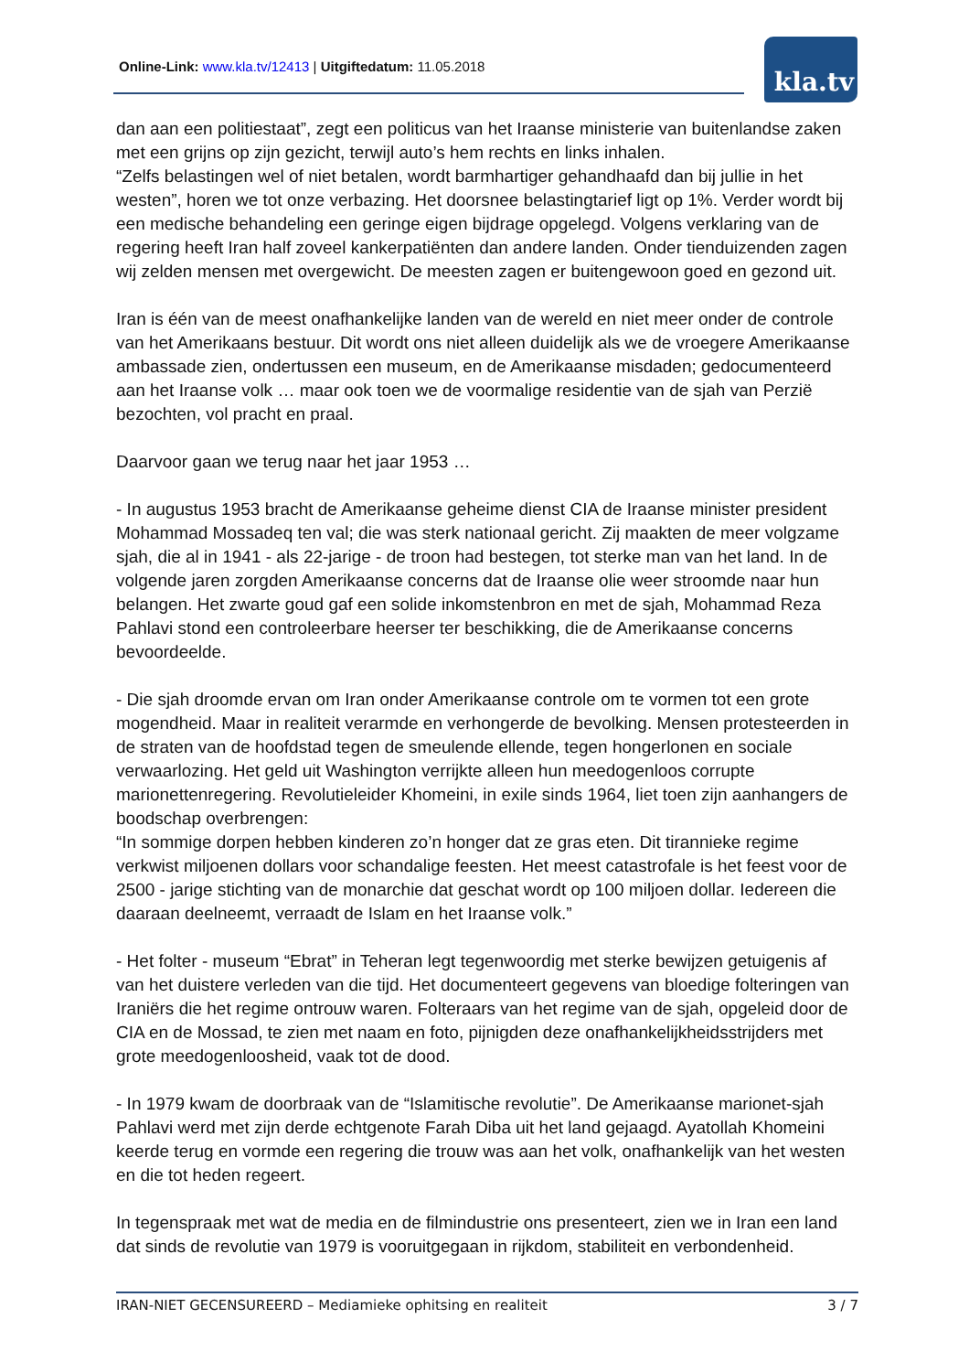Online-Link: www.kla.tv/12413 | Uitgiftedatum: 11.05.2018
kla.tv
dan aan een politiestaat”, zegt een politicus van het Iraanse ministerie van buitenlandse zaken met een grijns op zijn gezicht, terwijl auto’s hem rechts en links inhalen.
“Zelfs belastingen wel of niet betalen, wordt barmhartiger gehandhaafd dan bij jullie in het westen”, horen we tot onze verbazing. Het doorsnee belastingtarief ligt op 1%. Verder wordt bij een medische behandeling een geringe eigen bijdrage opgelegd. Volgens verklaring van de regering heeft Iran half zoveel kankerpatiënten dan andere landen. Onder tienduizenden zagen wij zelden mensen met overgewicht. De meesten zagen er buitengewoon goed en gezond uit.
Iran is één van de meest onafhankelijke landen van de wereld en niet meer onder de controle van het Amerikaans bestuur. Dit wordt ons niet alleen duidelijk als we de vroegere Amerikaanse ambassade zien, ondertussen een museum, en de Amerikaanse misdaden; gedocumenteerd aan het Iraanse volk … maar ook toen we de voormalige residentie van de sjah van Perzië bezochten, vol pracht en praal.
Daarvoor gaan we terug naar het jaar 1953 …
- In augustus 1953 bracht de Amerikaanse geheime dienst CIA de Iraanse minister president Mohammad Mossadeq ten val; die was sterk nationaal gericht. Zij maakten de meer volgzame sjah, die al in 1941 - als 22-jarige - de troon had bestegen, tot sterke man van het land. In de volgende jaren zorgden Amerikaanse concerns dat de Iraanse olie weer stroomde naar hun belangen. Het zwarte goud gaf een solide inkomstenbron en met de sjah, Mohammad Reza Pahlavi stond een controleerbare heerser ter beschikking, die de Amerikaanse concerns bevoordeelde.
- Die sjah droomde ervan om Iran onder Amerikaanse controle om te vormen tot een grote mogendheid. Maar in realiteit verarmde en verhongerde de bevolking. Mensen protesteerden in de straten van de hoofdstad tegen de smeulende ellende, tegen hongerlonen en sociale verwaarlozing. Het geld uit Washington verrijkte alleen hun meedogenloos corrupte marionettenregering. Revolutieleider Khomeini, in exile sinds 1964, liet toen zijn aanhangers de boodschap overbrengen:
“In sommige dorpen hebben kinderen zo’n honger dat ze gras eten. Dit tirannieke regime verkwist miljoenen dollars voor schandalige feesten. Het meest catastrofale is het feest voor de 2500 - jarige stichting van de monarchie dat geschat wordt op 100 miljoen dollar. Iedereen die daaraan deelneemt, verraadt de Islam en het Iraanse volk.”
- Het folter - museum “Ebrat” in Teheran legt tegenwoordig met sterke bewijzen getuigenis af van het duistere verleden van die tijd. Het documenteert gegevens van bloedige folteringen van Iraniërs die het regime ontrouw waren. Folteraars van het regime van de sjah, opgeleid door de CIA en de Mossad, te zien met naam en foto, pijnigden deze onafhankelijkheidsstrijders met grote meedogenloosheid, vaak tot de dood.
- In 1979 kwam de doorbraak van de “Islamitische revolutie”. De Amerikaanse marionet-sjah Pahlavi werd met zijn derde echtgenote Farah Diba uit het land gejaagd. Ayatollah Khomeini keerde terug en vormde een regering die trouw was aan het volk, onafhankelijk van het westen en die tot heden regeert.
In tegenspraak met wat de media en de filmindustrie ons presenteert, zien we in Iran een land dat sinds de revolutie van 1979 is vooruitgegaan in rijkdom, stabiliteit en verbondenheid.
IRAN-NIET GECENSUREERD – Mediamieke ophitsing en realiteit 3 / 7